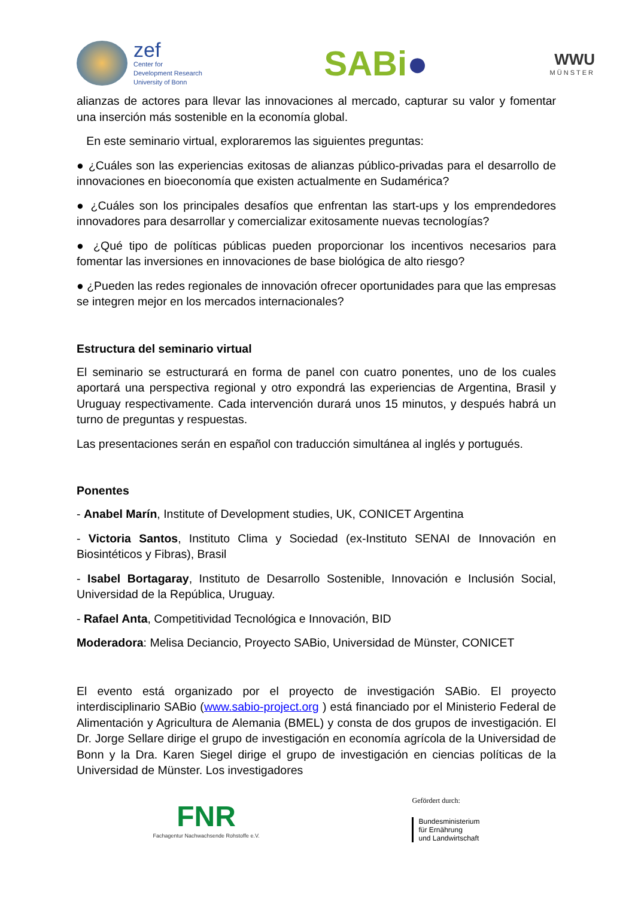zef
Center for
Development Research
University of Bonn
SABi●
WWU
MÜNSTER
alianzas de actores para llevar las innovaciones al mercado, capturar su valor y fomentar una inserción más sostenible en la economía global.
En este seminario virtual, exploraremos las siguientes preguntas:
● ¿Cuáles son las experiencias exitosas de alianzas público-privadas para el desarrollo de innovaciones en bioeconomía que existen actualmente en Sudamérica?
● ¿Cuáles son los principales desafíos que enfrentan las start-ups y los emprendedores innovadores para desarrollar y comercializar exitosamente nuevas tecnologías?
● ¿Qué tipo de políticas públicas pueden proporcionar los incentivos necesarios para fomentar las inversiones en innovaciones de base biológica de alto riesgo?
● ¿Pueden las redes regionales de innovación ofrecer oportunidades para que las empresas se integren mejor en los mercados internacionales?
Estructura del seminario virtual
El seminario se estructurará en forma de panel con cuatro ponentes, uno de los cuales aportará una perspectiva regional y otro expondrá las experiencias de Argentina, Brasil y Uruguay respectivamente. Cada intervención durará unos 15 minutos, y después habrá un turno de preguntas y respuestas.
Las presentaciones serán en español con traducción simultánea al inglés y portugués.
Ponentes
- Anabel Marín, Institute of Development studies, UK, CONICET Argentina
- Victoria Santos, Instituto Clima y Sociedad (ex-Instituto SENAI de Innovación en Biosintéticos y Fibras), Brasil
- Isabel Bortagaray, Instituto de Desarrollo Sostenible, Innovación e Inclusión Social, Universidad de la República, Uruguay.
- Rafael Anta, Competitividad Tecnológica e Innovación, BID
Moderadora: Melisa Deciancio, Proyecto SABio, Universidad de Münster, CONICET
El evento está organizado por el proyecto de investigación SABio. El proyecto interdisciplinario SABio (www.sabio-project.org ) está financiado por el Ministerio Federal de Alimentación y Agricultura de Alemania (BMEL) y consta de dos grupos de investigación. El Dr. Jorge Sellare dirige el grupo de investigación en economía agrícola de la Universidad de Bonn y la Dra. Karen Siegel dirige el grupo de investigación en ciencias políticas de la Universidad de Münster. Los investigadores
FNR
Fachagentur Nachwachsende Rohstoffe e.V.
Gefördert durch:
Bundesministerium
für Ernährung
und Landwirtschaft